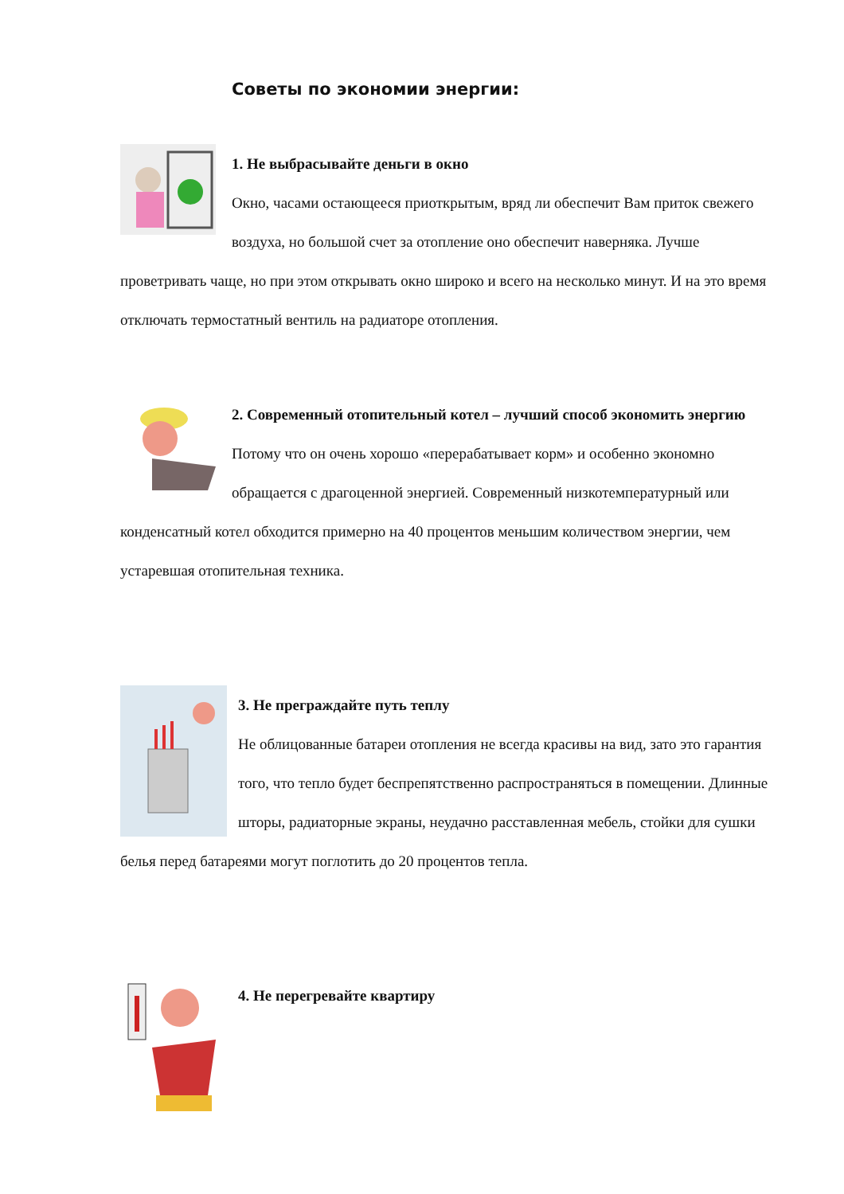Советы по экономии энергии:
1. Не выбрасывайте деньги в окно
Окно, часами остающееся приоткрытым, вряд ли обеспечит Вам приток свежего воздуха, но большой счет за отопление оно обеспечит наверняка. Лучше проветривать чаще, но при этом открывать окно широко и всего на несколько минут. И на это время отключать термостатный вентиль на радиаторе отопления.
2. Современный отопительный котел – лучший способ экономить энергию
Потому что он очень хорошо «перерабатывает корм» и особенно экономно обращается с драгоценной энергией. Современный низкотемпературный или конденсатный котел обходится примерно на 40 процентов меньшим количеством энергии, чем устаревшая отопительная техника.
3. Не преграждайте путь теплу
Не облицованные батареи отопления не всегда красивы на вид, зато это гарантия того, что тепло будет беспрепятственно распространяться в помещении. Длинные шторы, радиаторные экраны, неудачно расставленная мебель, стойки для сушки белья перед батареями могут поглотить до 20 процентов тепла.
4. Не перегревайте квартиру